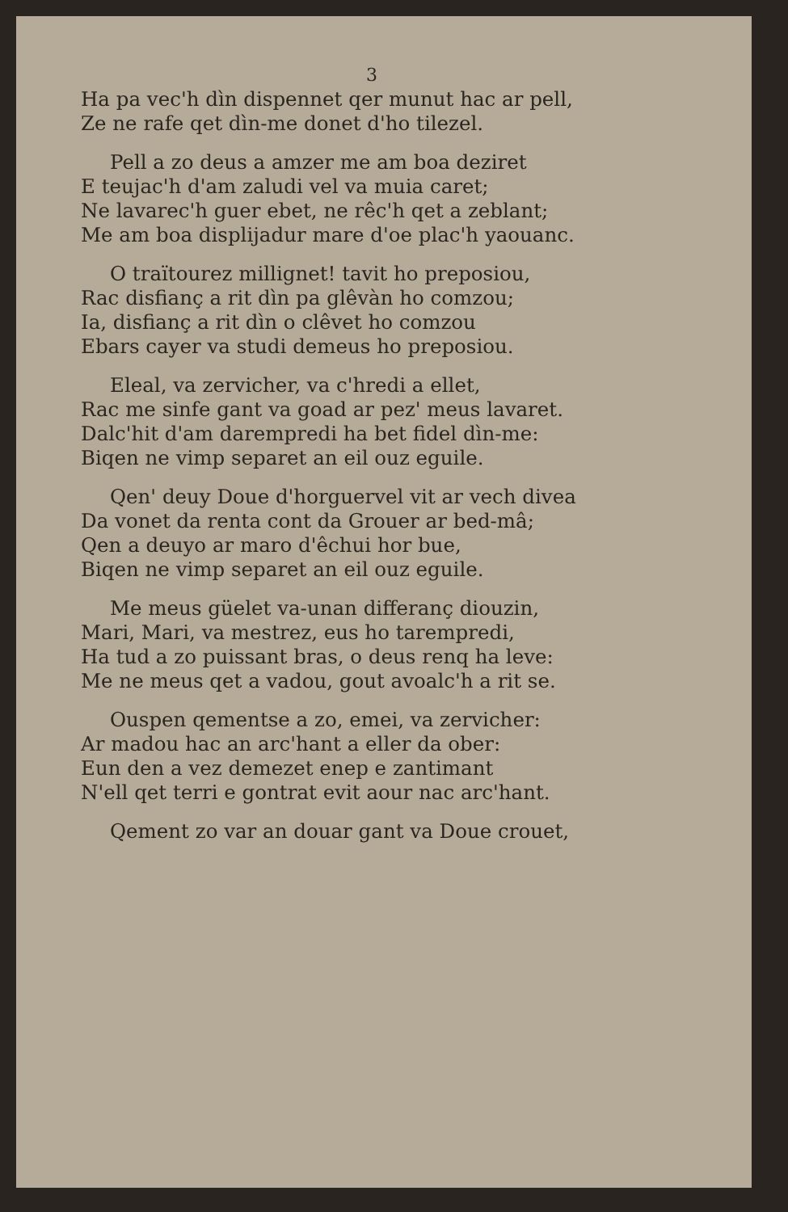3
Ha pa vec'h dìn dispennet qer munut hac ar pell,
Ze ne rafe qet dìn-me donet d'ho tilezel.
Pell a zo deus a amzer me am boa deziret
E teujac'h d'am zaludi vel va muia caret;
Ne lavarec'h guer ebet, ne rêc'h qet a zeblant;
Me am boa displijadur mare d'oe plac'h yaouanc.
O traïtourez millignet! tavit ho preposiou,
Rac disfianç a rit dìn pa glêvàn ho comzou;
Ia, disfianç a rit dìn o clêvet ho comzou
Ebars cayer va studi demeus ho preposiou.
Eleal, va zervicher, va c'hredi a ellet,
Rac me sinfe gant va goad ar pez' meus lavaret.
Dalc'hit d'am darempredi ha bet fidel dìn-me:
Biqen ne vimp separet an eil ouz eguile.
Qen' deuy Doue d'horguervel vit ar vech divea
Da vonet da renta cont da Grouer ar bed-mâ;
Qen a deuyo ar maro d'êchui hor bue,
Biqen ne vimp separet an eil ouz eguile.
Me meus güelet va-unan differanç diouzin,
Mari, Mari, va mestrez, eus ho tarempredi,
Ha tud a zo puissant bras, o deus renq ha leve:
Me ne meus qet a vadou, gout avoalc'h a rit se.
Ouspen qementse a zo, emei, va zervicher:
Ar madou hac an arc'hant a eller da ober:
Eun den a vez demezet enep e zantimant
N'ell qet terri e gontrat evit aour nac arc'hant.
Qement zo var an douar gant va Doue crouet,